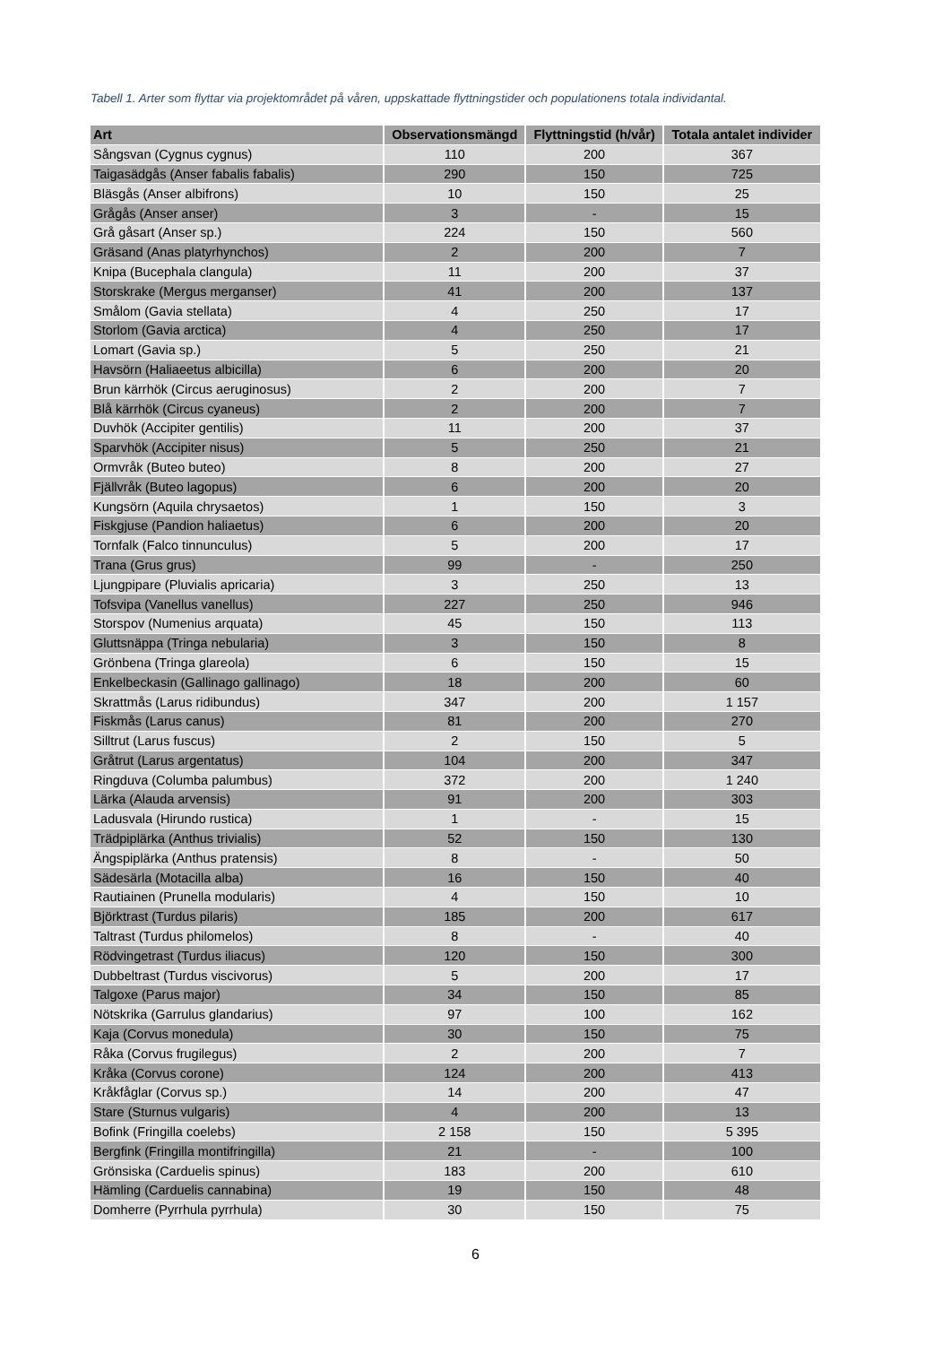Tabell 1. Arter som flyttar via projektområdet på våren, uppskattade flyttningstider och populationens totala individantal.
| Art | Observationsmängd | Flyttningstid (h/vår) | Totala antalet individer |
| --- | --- | --- | --- |
| Sångsvan (Cygnus cygnus) | 110 | 200 | 367 |
| Taigasädgås (Anser fabalis fabalis) | 290 | 150 | 725 |
| Bläsgås (Anser albifrons) | 10 | 150 | 25 |
| Grågås (Anser anser) | 3 | - | 15 |
| Grå gåsart (Anser sp.) | 224 | 150 | 560 |
| Gräsand (Anas platyrhynchos) | 2 | 200 | 7 |
| Knipa (Bucephala clangula) | 11 | 200 | 37 |
| Storskrake (Mergus merganser) | 41 | 200 | 137 |
| Smålom (Gavia stellata) | 4 | 250 | 17 |
| Storlom (Gavia arctica) | 4 | 250 | 17 |
| Lomart (Gavia sp.) | 5 | 250 | 21 |
| Havsörn (Haliaeetus albicilla) | 6 | 200 | 20 |
| Brun kärrhök (Circus aeruginosus) | 2 | 200 | 7 |
| Blå kärrhök (Circus cyaneus) | 2 | 200 | 7 |
| Duvhök (Accipiter gentilis) | 11 | 200 | 37 |
| Sparvhök (Accipiter nisus) | 5 | 250 | 21 |
| Ormvråk (Buteo buteo) | 8 | 200 | 27 |
| Fjällvråk (Buteo lagopus) | 6 | 200 | 20 |
| Kungsörn (Aquila chrysaetos) | 1 | 150 | 3 |
| Fiskgjuse (Pandion haliaetus) | 6 | 200 | 20 |
| Tornfalk (Falco tinnunculus) | 5 | 200 | 17 |
| Trana (Grus grus) | 99 | - | 250 |
| Ljungpipare (Pluvialis apricaria) | 3 | 250 | 13 |
| Tofsvipa (Vanellus vanellus) | 227 | 250 | 946 |
| Storspov (Numenius arquata) | 45 | 150 | 113 |
| Gluttsnäppa (Tringa nebularia) | 3 | 150 | 8 |
| Grönbena (Tringa glareola) | 6 | 150 | 15 |
| Enkelbeckasin (Gallinago gallinago) | 18 | 200 | 60 |
| Skrattmås (Larus ridibundus) | 347 | 200 | 1 157 |
| Fiskmås (Larus canus) | 81 | 200 | 270 |
| Silltrut (Larus fuscus) | 2 | 150 | 5 |
| Gråtrut (Larus argentatus) | 104 | 200 | 347 |
| Ringduva (Columba palumbus) | 372 | 200 | 1 240 |
| Lärka (Alauda arvensis) | 91 | 200 | 303 |
| Ladusvala (Hirundo rustica) | 1 | - | 15 |
| Trädpiplärka (Anthus trivialis) | 52 | 150 | 130 |
| Ängspiplärka (Anthus pratensis) | 8 | - | 50 |
| Sädesärla (Motacilla alba) | 16 | 150 | 40 |
| Rautiainen (Prunella modularis) | 4 | 150 | 10 |
| Björktrast (Turdus pilaris) | 185 | 200 | 617 |
| Taltrast (Turdus philomelos) | 8 | - | 40 |
| Rödvingetrast (Turdus iliacus) | 120 | 150 | 300 |
| Dubbeltrast (Turdus viscivorus) | 5 | 200 | 17 |
| Talgoxe (Parus major) | 34 | 150 | 85 |
| Nötskrika (Garrulus glandarius) | 97 | 100 | 162 |
| Kaja (Corvus monedula) | 30 | 150 | 75 |
| Råka (Corvus frugilegus) | 2 | 200 | 7 |
| Kråka (Corvus corone) | 124 | 200 | 413 |
| Kråkfåglar (Corvus sp.) | 14 | 200 | 47 |
| Stare (Sturnus vulgaris) | 4 | 200 | 13 |
| Bofink (Fringilla coelebs) | 2 158 | 150 | 5 395 |
| Bergfink (Fringilla montifringilla) | 21 | - | 100 |
| Grönsiska (Carduelis spinus) | 183 | 200 | 610 |
| Hämling (Carduelis cannabina) | 19 | 150 | 48 |
| Domherre (Pyrrhula pyrrhula) | 30 | 150 | 75 |
6